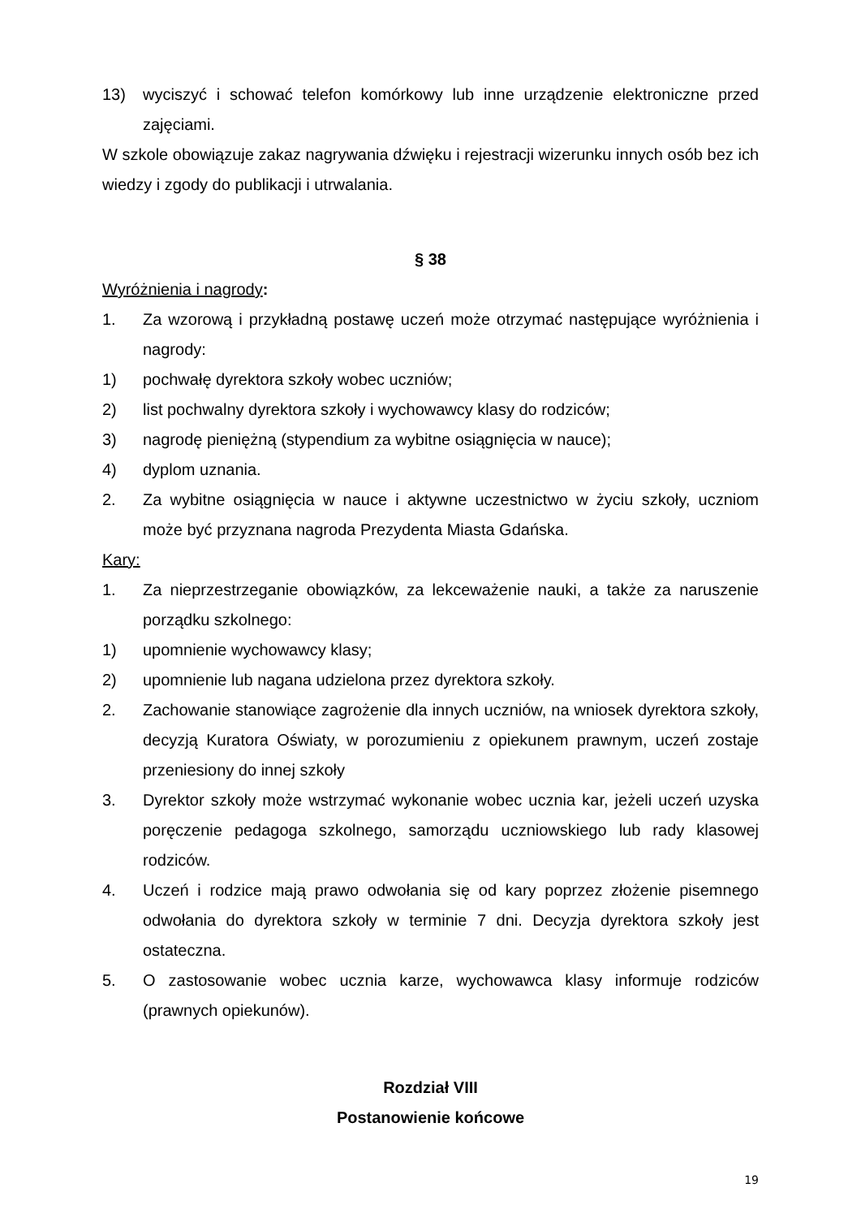13) wyciszyć i schować telefon komórkowy lub inne urządzenie elektroniczne przed zajęciami.
W szkole obowiązuje zakaz nagrywania dźwięku i rejestracji wizerunku innych osób bez ich wiedzy i zgody do publikacji i utrwalania.
§ 38
Wyróżnienia i nagrody:
1. Za wzorową i przykładną postawę uczeń może otrzymać następujące wyróżnienia i nagrody:
1) pochwałę dyrektora szkoły wobec uczniów;
2) list pochwalny dyrektora szkoły i wychowawcy klasy do rodziców;
3) nagrodę pieniężną (stypendium za wybitne osiągnięcia w nauce);
4) dyplom uznania.
2. Za wybitne osiągnięcia w nauce i aktywne uczestnictwo w życiu szkoły, uczniom może być przyznana nagroda Prezydenta Miasta Gdańska.
Kary:
1. Za nieprzestrzeganie obowiązków, za lekceważenie nauki, a także za naruszenie porządku szkolnego:
1) upomnienie wychowawcy klasy;
2) upomnienie lub nagana udzielona przez dyrektora szkoły.
2. Zachowanie stanowiące zagrożenie dla innych uczniów, na wniosek dyrektora szkoły, decyzją Kuratora Oświaty, w porozumieniu z opiekunem prawnym, uczeń zostaje przeniesiony do innej szkoły
3. Dyrektor szkoły może wstrzymać wykonanie wobec ucznia kar, jeżeli uczeń uzyska poręczenie pedagoga szkolnego, samorządu uczniowskiego lub rady klasowej rodziców.
4. Uczeń i rodzice mają prawo odwołania się od kary poprzez złożenie pisemnego odwołania do dyrektora szkoły w terminie 7 dni. Decyzja dyrektora szkoły jest ostateczna.
5. O zastosowanie wobec ucznia karze, wychowawca klasy informuje rodziców (prawnych opiekunów).
Rozdział VIII
Postanowienie końcowe
19